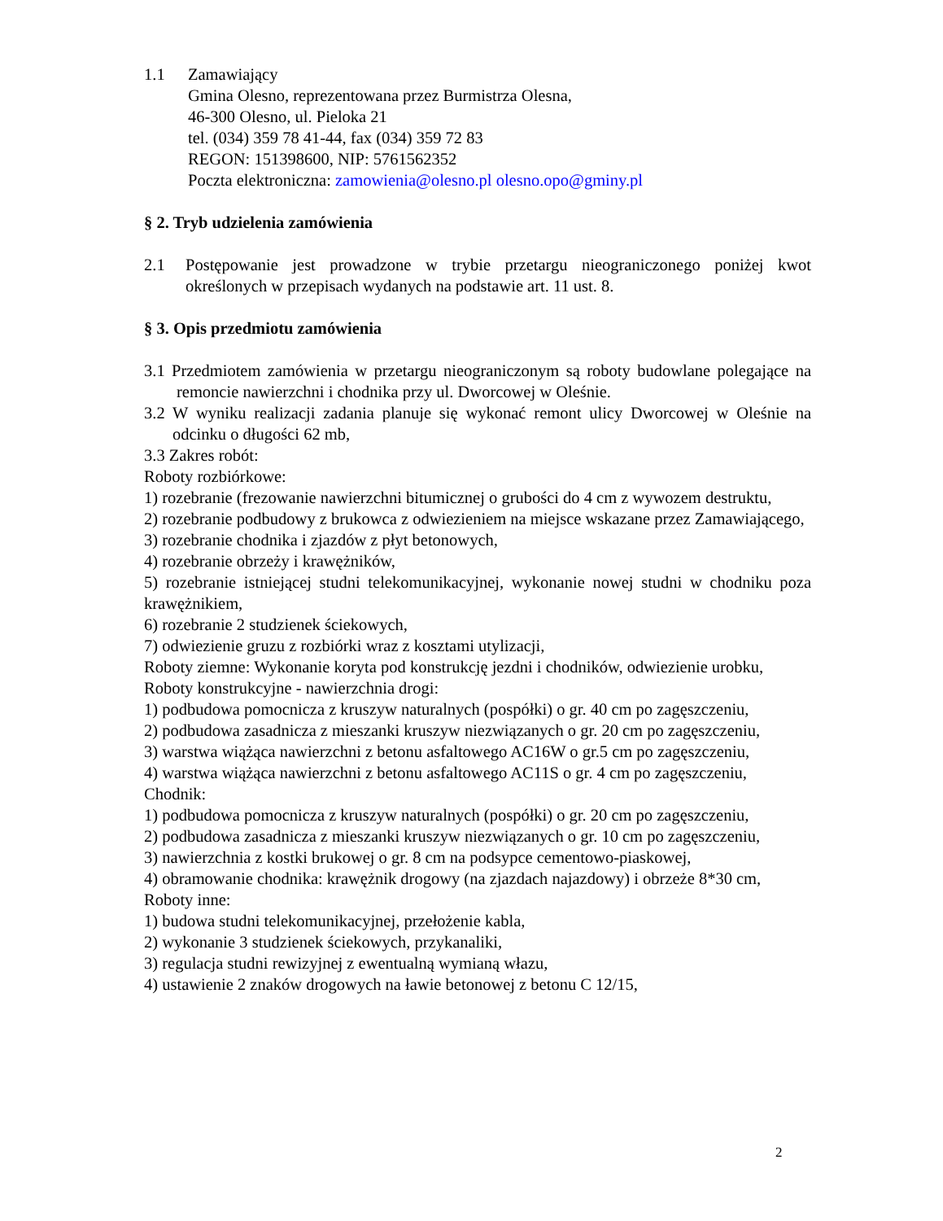1.1 Zamawiający
Gmina Olesno, reprezentowana przez Burmistrza Olesna,
46-300 Olesno, ul. Pieloka 21
tel. (034) 359 78 41-44, fax (034) 359 72 83
REGON: 151398600, NIP: 5761562352
Poczta elektroniczna: zamowienia@olesno.pl olesno.opo@gminy.pl
§ 2. Tryb udzielenia zamówienia
2.1 Postępowanie jest prowadzone w trybie przetargu nieograniczonego poniżej kwot określonych w przepisach wydanych na podstawie art. 11 ust. 8.
§ 3. Opis przedmiotu zamówienia
3.1 Przedmiotem zamówienia w przetargu nieograniczonym są roboty budowlane polegające na remoncie nawierzchni i chodnika przy ul. Dworcowej w Oleśnie.
3.2 W wyniku realizacji zadania planuje się wykonać remont ulicy Dworcowej w Oleśnie na odcinku o długości 62 mb,
3.3 Zakres robót:
Roboty rozbiórkowe:
1) rozebranie (frezowanie nawierzchni bitumicznej o grubości do 4 cm z wywozem destruktu,
2) rozebranie podbudowy z brukowca z odwiezieniem na miejsce wskazane przez Zamawiającego,
3) rozebranie chodnika i zjazdów z płyt betonowych,
4) rozebranie obrzeży i krawężników,
5) rozebranie istniejącej studni telekomunikacyjnej, wykonanie nowej studni w chodniku poza krawężnikiem,
6) rozebranie 2 studzienek ściekowych,
7) odwiezienie gruzu z rozbiórki wraz z kosztami utylizacji,
Roboty ziemne: Wykonanie koryta pod konstrukcję jezdni i chodników, odwiezienie urobku,
Roboty konstrukcyjne - nawierzchnia drogi:
1) podbudowa pomocnicza z kruszyw naturalnych (pospółki) o gr. 40 cm po zagęszczeniu,
2) podbudowa zasadnicza z mieszanki kruszyw niezwiązanych o gr. 20 cm po zagęszczeniu,
3) warstwa wiążąca nawierzchni z betonu asfaltowego AC16W o gr.5 cm po zagęszczeniu,
4) warstwa wiążąca nawierzchni z betonu asfaltowego AC11S o gr. 4 cm po zagęszczeniu,
Chodnik:
1) podbudowa pomocnicza z kruszyw naturalnych (pospółki) o gr. 20 cm po zagęszczeniu,
2) podbudowa zasadnicza z mieszanki kruszyw niezwiązanych o gr. 10 cm po zagęszczeniu,
3) nawierzchnia z kostki brukowej o gr. 8 cm na podsypce cementowo-piaskowej,
4) obramowanie chodnika: krawężnik drogowy (na zjazdach najazdowy) i obrzeże 8*30 cm,
Roboty inne:
1) budowa studni telekomunikacyjnej, przełożenie kabla,
2) wykonanie 3 studzienek ściekowych, przykanaliki,
3) regulacja studni rewizyjnej z ewentualną wymianą włazu,
4) ustawienie 2 znaków drogowych na ławie betonowej z betonu C 12/15,
2